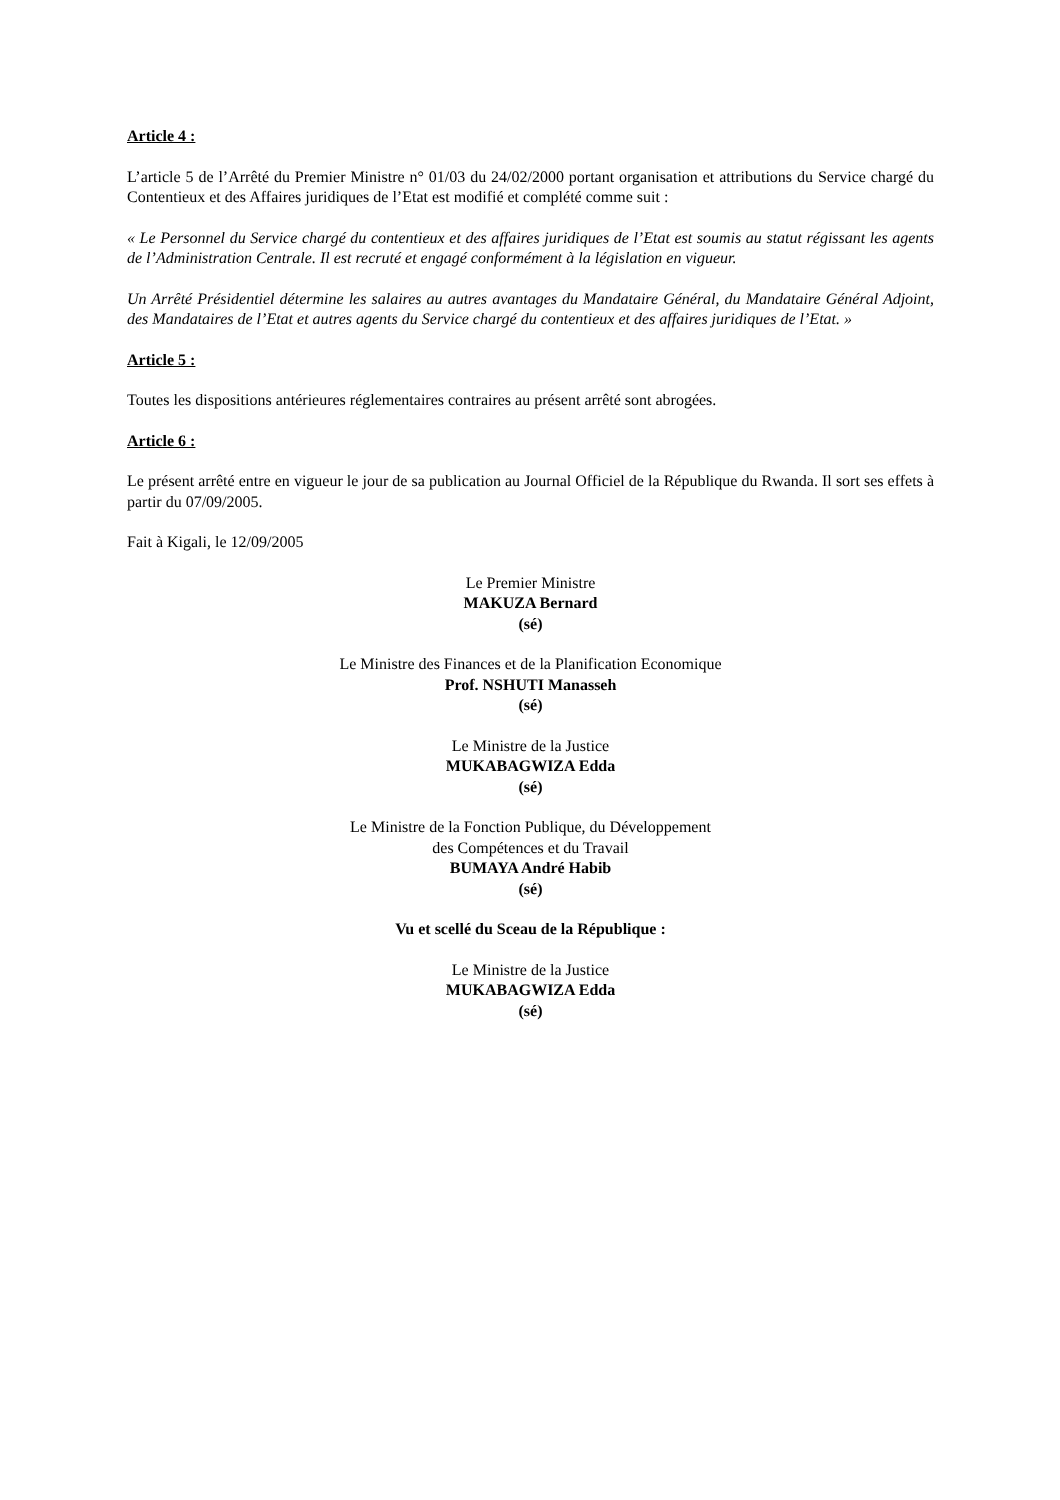Article 4 :
L’article 5 de l’Arrêté du Premier Ministre n° 01/03 du 24/02/2000 portant organisation et attributions du Service chargé du Contentieux et des Affaires juridiques de l’Etat est modifié et complété comme suit :
« Le Personnel du Service chargé du contentieux et des affaires juridiques de l’Etat est soumis au statut régissant les agents de l’Administration Centrale. Il est recruté et engagé conformément à la législation en vigueur.
Un Arrêté Présidentiel détermine les salaires au autres avantages du Mandataire Général, du Mandataire Général Adjoint, des Mandataires de l’Etat et autres agents du Service chargé du contentieux et des affaires juridiques de l’Etat. »
Article 5 :
Toutes les dispositions antérieures réglementaires contraires au présent arrêté sont abrogées.
Article 6 :
Le présent arrêté entre en vigueur le jour de sa publication au Journal Officiel de la République du Rwanda. Il sort ses effets à partir du 07/09/2005.
Fait à Kigali, le 12/09/2005
Le Premier Ministre
MAKUZA Bernard
(sé)
Le Ministre des Finances et de la Planification Economique
Prof. NSHUTI Manasseh
(sé)
Le Ministre de la Justice
MUKABAGWIZA Edda
(sé)
Le Ministre de la Fonction Publique, du Développement
des Compétences et du Travail
BUMAYA André Habib
(sé)
Vu et scellé du Sceau de la République :
Le Ministre de la Justice
MUKABAGWIZA Edda
(sé)